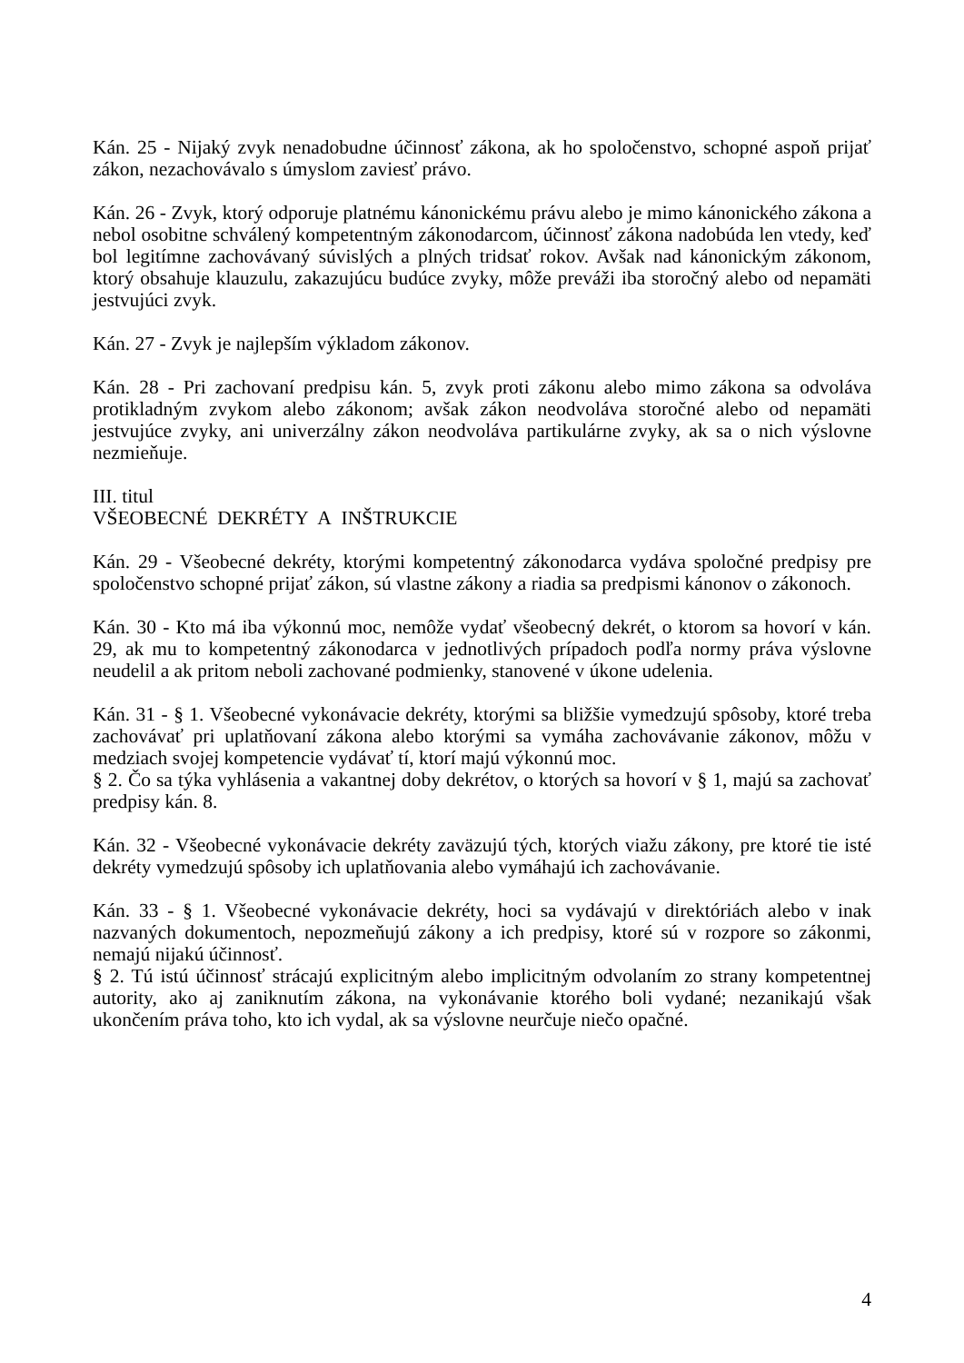Kán. 25 - Nijaký zvyk nenadobudne účinnosť zákona, ak ho spoločenstvo, schopné aspoň prijať zákon, nezachovávalo s úmyslom zaviesť právo.
Kán. 26 - Zvyk, ktorý odporuje platnému kánonickému právu alebo je mimo kánonického zákona a nebol osobitne schválený kompetentným zákonodarcom, účinnosť zákona nadobúda len vtedy, keď bol legitímne zachovávaný súvislých a plných tridsať rokov. Avšak nad kánonickým zákonom, ktorý obsahuje klauzulu, zakazujúcu budúce zvyky, môže preváži iba storočný alebo od nepamäti jestvujúci zvyk.
Kán. 27 - Zvyk je najlepším výkladom zákonov.
Kán. 28 - Pri zachovaní predpisu kán. 5, zvyk proti zákonu alebo mimo zákona sa odvoláva protikladným zvykom alebo zákonom; avšak zákon neodvoláva storočné alebo od nepamäti jestvujúce zvyky, ani univerzálny zákon neodvoláva partikulárne zvyky, ak sa o nich výslovne nezmieňuje.
III. titul
VŠEOBECNÉ DEKRÉTY A INŠTRUKCIE
Kán. 29 - Všeobecné dekréty, ktorými kompetentný zákonodarca vydáva spoločné predpisy pre spoločenstvo schopné prijať zákon, sú vlastne zákony a riadia sa predpismi kánonov o zákonoch.
Kán. 30 - Kto má iba výkonnú moc, nemôže vydať všeobecný dekrét, o ktorom sa hovorí v kán. 29, ak mu to kompetentný zákonodarca v jednotlivých prípadoch podľa normy práva výslovne neudelil a ak pritom neboli zachované podmienky, stanovené v úkone udelenia.
Kán. 31 - § 1. Všeobecné vykonávacie dekréty, ktorými sa bližšie vymedzujú spôsoby, ktoré treba zachovávať pri uplatňovaní zákona alebo ktorými sa vymáha zachovávanie zákonov, môžu v medziach svojej kompetencie vydávať tí, ktorí majú výkonnú moc.
§ 2. Čo sa týka vyhlásenia a vakantnej doby dekrétov, o ktorých sa hovorí v § 1, majú sa zachovať predpisy kán. 8.
Kán. 32 - Všeobecné vykonávacie dekréty zaväzujú tých, ktorých viažu zákony, pre ktoré tie isté dekréty vymedzujú spôsoby ich uplatňovania alebo vymáhajú ich zachovávanie.
Kán. 33 - § 1. Všeobecné vykonávacie dekréty, hoci sa vydávajú v direktóriách alebo v inak nazvaných dokumentoch, nepozmeňujú zákony a ich predpisy, ktoré sú v rozpore so zákonmi, nemajú nijakú účinnosť.
§ 2. Tú istú účinnosť strácajú explicitným alebo implicitným odvolaním zo strany kompetentnej autority, ako aj zaniknutím zákona, na vykonávanie ktorého boli vydané; nezanikajú však ukončením práva toho, kto ich vydal, ak sa výslovne neurčuje niečo opačné.
4